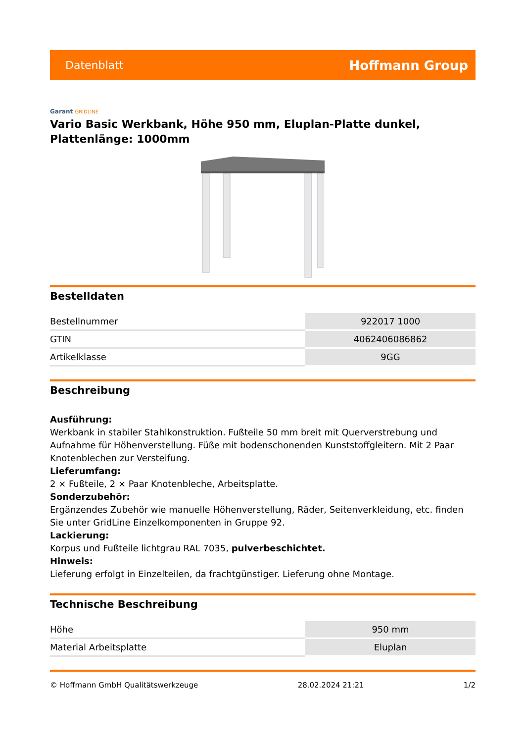Datenblatt
Hoffmann Group
Garant GRIDLINE
Vario Basic Werkbank, Höhe 950 mm, Eluplan-Platte dunkel, Plattenlänge: 1000mm
Bestelldaten
| Bestellnummer | 922017 1000 |
| GTIN | 4062406086862 |
| Artikelklasse | 9GG |
Beschreibung
Ausführung:
Werkbank in stabiler Stahlkonstruktion. Fußteile 50 mm breit mit Querverstrebung und Aufnahme für Höhenverstellung. Füße mit bodenschonenden Kunststoffgleitern. Mit 2 Paar Knotenblechen zur Versteifung.
Lieferumfang:
2 × Fußteile, 2 × Paar Knotenbleche, Arbeitsplatte.
Sonderzubehör:
Ergänzendes Zubehör wie manuelle Höhenverstellung, Räder, Seitenverkleidung, etc. finden Sie unter GridLine Einzelkomponenten in Gruppe 92.
Lackierung:
Korpus und Fußteile lichtgrau RAL 7035, pulverbeschichtet.
Hinweis:
Lieferung erfolgt in Einzelteilen, da frachtgünstiger. Lieferung ohne Montage.
Technische Beschreibung
| Höhe | 950 mm |
| Material Arbeitsplatte | Eluplan |
© Hoffmann GmbH Qualitätswerkzeuge 28.02.2024 21:21 1/2